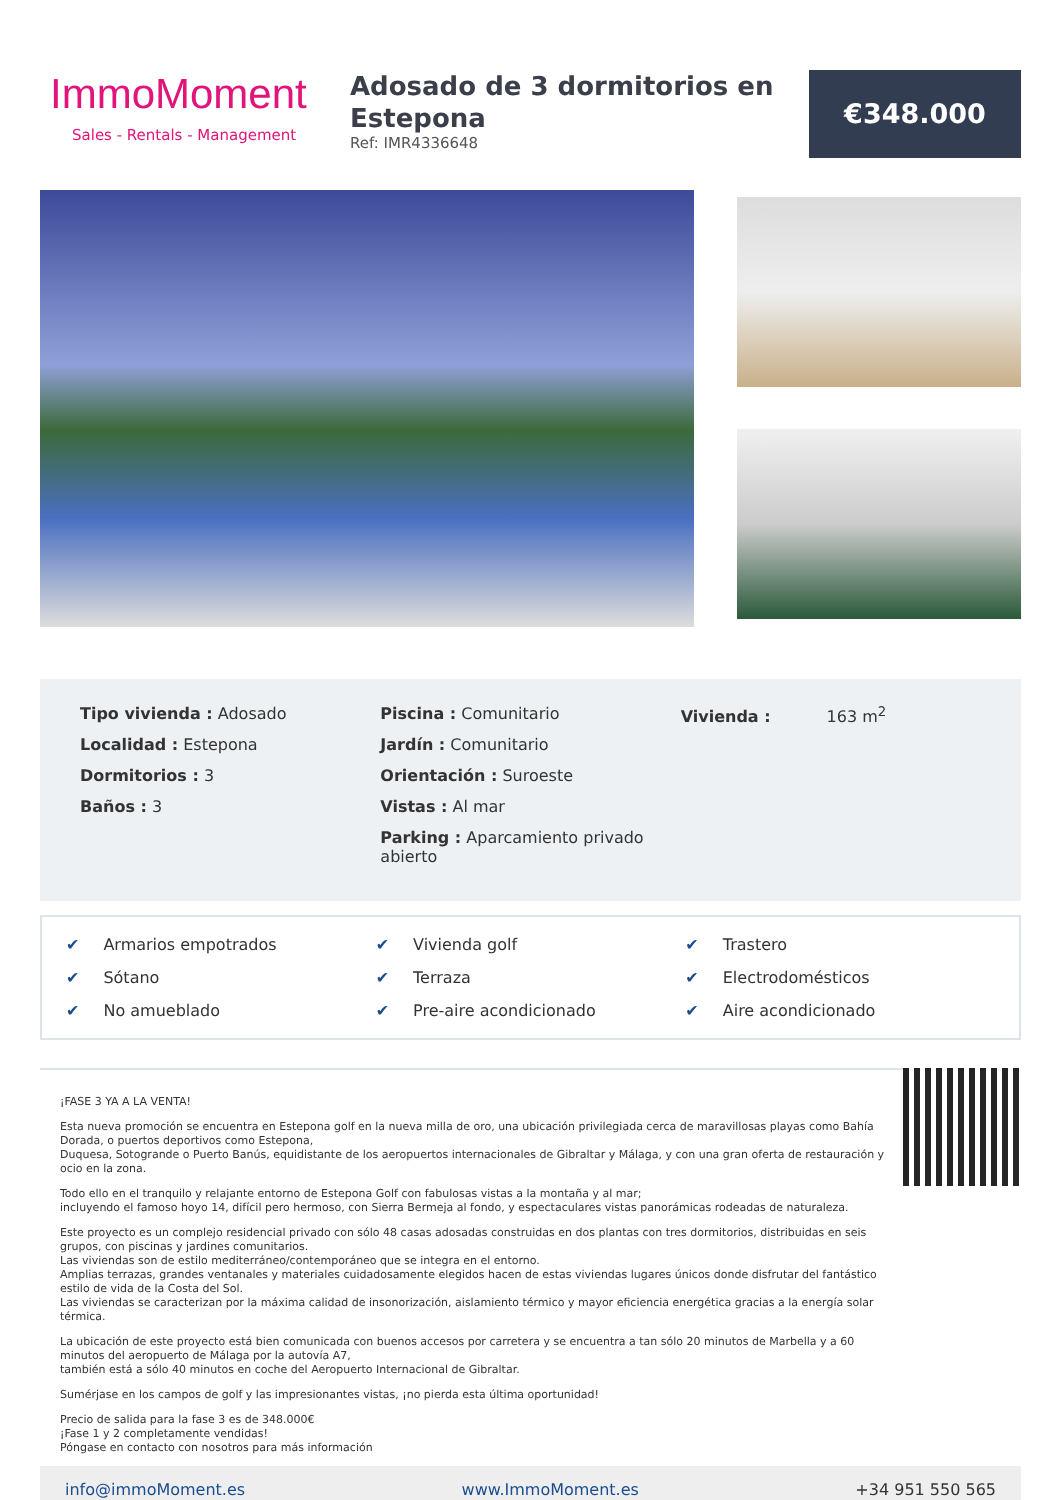ImmoMoment
Sales - Rentals - Management
Adosado de 3 dormitorios en Estepona
Ref: IMR4336648
€348.000
Tipo vivienda : Adosado
Localidad : Estepona
Dormitorios : 3
Baños : 3
Piscina : Comunitario
Jardín : Comunitario
Orientación : Suroeste
Vistas : Al mar
Parking : Aparcamiento privado abierto
Vivienda : 163 m<sup>2</sup>
✔ Armarios empotrados
✔ Vivienda golf
✔ Trastero
✔ Sótano
✔ Terraza
✔ Electrodomésticos
✔ No amueblado
✔ Pre-aire acondicionado
✔ Aire acondicionado
¡FASE 3 YA A LA VENTA!
Esta nueva promoción se encuentra en Estepona golf en la nueva milla de oro, una ubicación privilegiada cerca de maravillosas playas como Bahía Dorada, o puertos deportivos como Estepona,
Duquesa, Sotogrande o Puerto Banús, equidistante de los aeropuertos internacionales de Gibraltar y Málaga, y con una gran oferta de restauración y ocio en la zona.
Todo ello en el tranquilo y relajante entorno de Estepona Golf con fabulosas vistas a la montaña y al mar;
incluyendo el famoso hoyo 14, difícil pero hermoso, con Sierra Bermeja al fondo, y espectaculares vistas panorámicas rodeadas de naturaleza.
Este proyecto es un complejo residencial privado con sólo 48 casas adosadas construidas en dos plantas con tres dormitorios, distribuidas en seis grupos, con piscinas y jardines comunitarios.
Las viviendas son de estilo mediterráneo/contemporáneo que se integra en el entorno.
Amplias terrazas, grandes ventanales y materiales cuidadosamente elegidos hacen de estas viviendas lugares únicos donde disfrutar del fantástico estilo de vida de la Costa del Sol.
Las viviendas se caracterizan por la máxima calidad de insonorización, aislamiento térmico y mayor eficiencia energética gracias a la energía solar térmica.
La ubicación de este proyecto está bien comunicada con buenos accesos por carretera y se encuentra a tan sólo 20 minutos de Marbella y a 60 minutos del aeropuerto de Málaga por la autovía A7,
también está a sólo 40 minutos en coche del Aeropuerto Internacional de Gibraltar.
Sumérjase en los campos de golf y las impresionantes vistas, ¡no pierda esta última oportunidad!
Precio de salida para la fase 3 es de 348.000€
¡Fase 1 y 2 completamente vendidas!
Póngase en contacto con nosotros para más información
info@immoMoment.es www.ImmoMoment.es +34 951 550 565